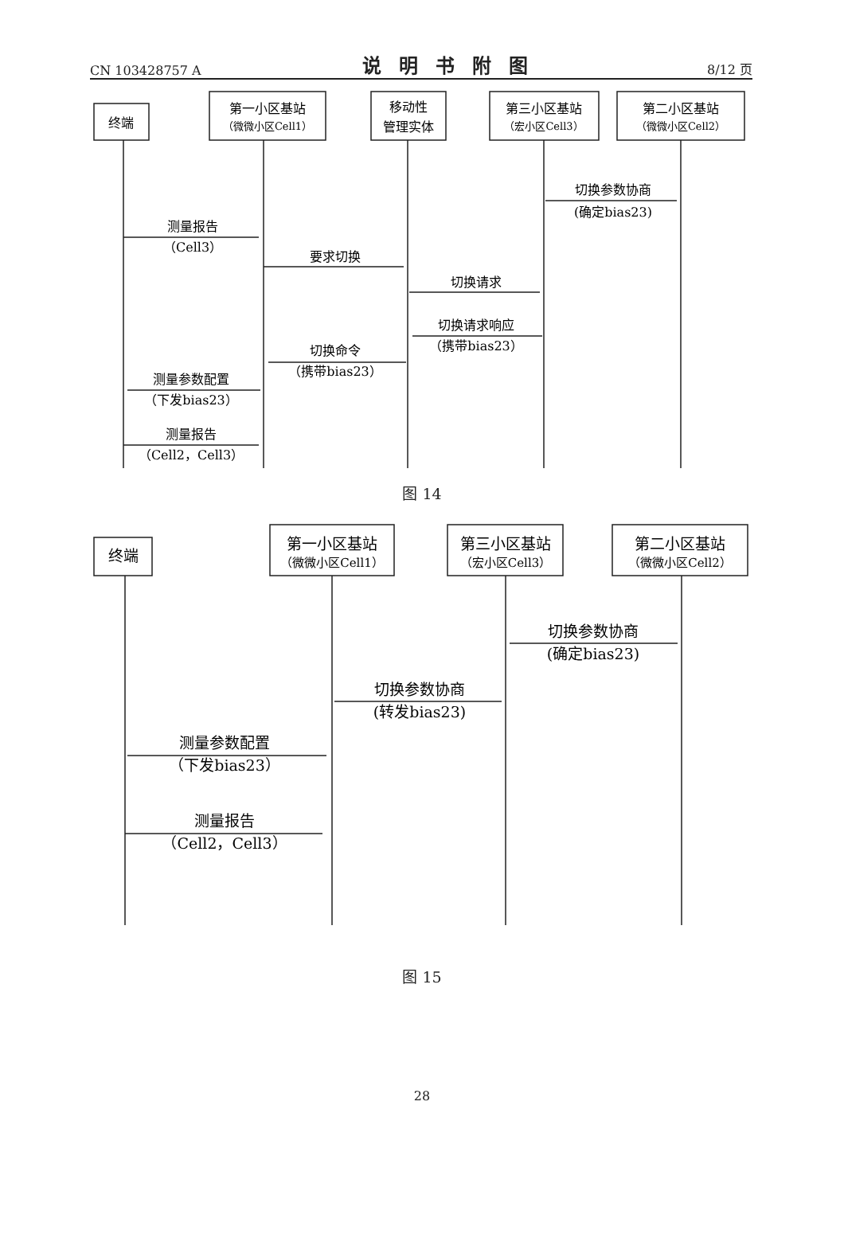CN 103428757 A 说明书附图 8/12 页
终端
第一小区基站
（微微小区Cell1）
移动性
管理实体
第三小区基站
（宏小区Cell3）
第二小区基站
（微微小区Cell2）
切换参数协商
(确定bias23)
测量报告
（Cell3）
要求切换
切换请求
切换请求响应
（携带bias23）
切换命令
（携带bias23）
测量参数配置
（下发bias23）
测量报告
（Cell2，Cell3）
图 14
终端
第一小区基站
（微微小区Cell1）
第三小区基站
（宏小区Cell3）
第二小区基站
（微微小区Cell2）
切换参数协商
(确定bias23)
切换参数协商
(转发bias23)
测量参数配置
（下发bias23）
测量报告
（Cell2，Cell3）
图 15
28